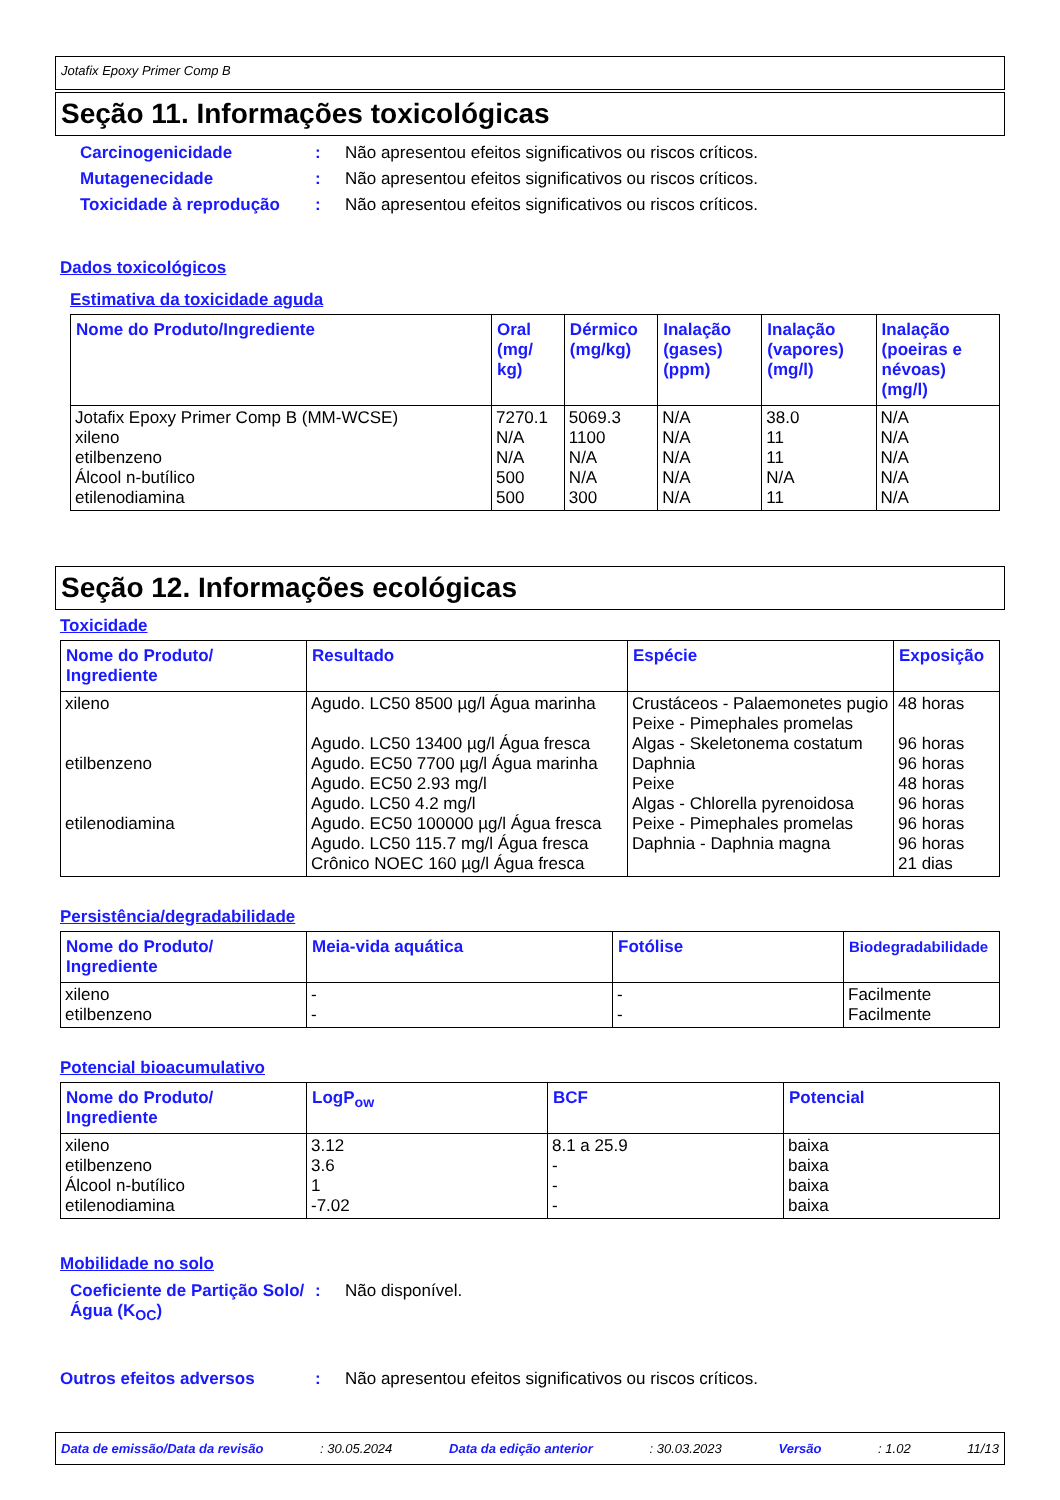Jotafix Epoxy Primer Comp B
Seção 11. Informações toxicológicas
Carcinogenicidade: Não apresentou efeitos significativos ou riscos críticos.
Mutagenecidade: Não apresentou efeitos significativos ou riscos críticos.
Toxicidade à reprodução: Não apresentou efeitos significativos ou riscos críticos.
Dados toxicológicos
Estimativa da toxicidade aguda
| Nome do Produto/Ingrediente | Oral (mg/ kg) | Dérmico (mg/kg) | Inalação (gases) (ppm) | Inalação (vapores) (mg/l) | Inalação (poeiras e névoas) (mg/l) |
| --- | --- | --- | --- | --- | --- |
| Jotafix Epoxy Primer Comp B (MM-WCSE) xileno etilbenzeno Álcool n-butílico etilenodiamina | 7270.1 N/A N/A 500 500 | 5069.3 1100 N/A N/A 300 | N/A N/A N/A N/A N/A | 38.0 11 11 N/A 11 | N/A N/A N/A N/A N/A |
Seção 12. Informações ecológicas
Toxicidade
| Nome do Produto/ Ingrediente | Resultado | Espécie | Exposição |
| --- | --- | --- | --- |
| xileno etilbenzeno etilenodiamina | Agudo. LC50 8500 µg/l Água marinha Agudo. LC50 13400 µg/l Água fresca Agudo. EC50 7700 µg/l Água marinha Agudo. EC50 2.93 mg/l Agudo. LC50 4.2 mg/l Agudo. EC50 100000 µg/l Água fresca Agudo. LC50 115.7 mg/l Água fresca Crônico NOEC 160 µg/l Água fresca | Crustáceos - Palaemonetes pugio Peixe - Pimephales promelas Algas - Skeletonema costatum Daphnia Peixe Algas - Chlorella pyrenoidosa Peixe - Pimephales promelas Daphnia - Daphnia magna | 48 horas 96 horas 96 horas 48 horas 96 horas 96 horas 96 horas 21 dias |
Persistência/degradabilidade
| Nome do Produto/ Ingrediente | Meia-vida aquática | Fotólise | Biodegradabilidade |
| --- | --- | --- | --- |
| xileno etilbenzeno | - - | - - | Facilmente Facilmente |
Potencial bioacumulativo
| Nome do Produto/ Ingrediente | LogP<sub>ow</sub> | BCF | Potencial |
| --- | --- | --- | --- |
| xileno etilbenzeno Álcool n-butílico etilenodiamina | 3.12 3.6 1 -7.02 | 8.1 a 25.9 - - - | baixa baixa baixa baixa |
Mobilidade no solo
Coeficiente de Partição Solo/Água (K<sub>OC</sub>): Não disponível.
Outros efeitos adversos: Não apresentou efeitos significativos ou riscos críticos.
Data de emissão/Data da revisão: 30.05.2024 Data da edição anterior: 30.03.2023 Versão: 1.02 11/13